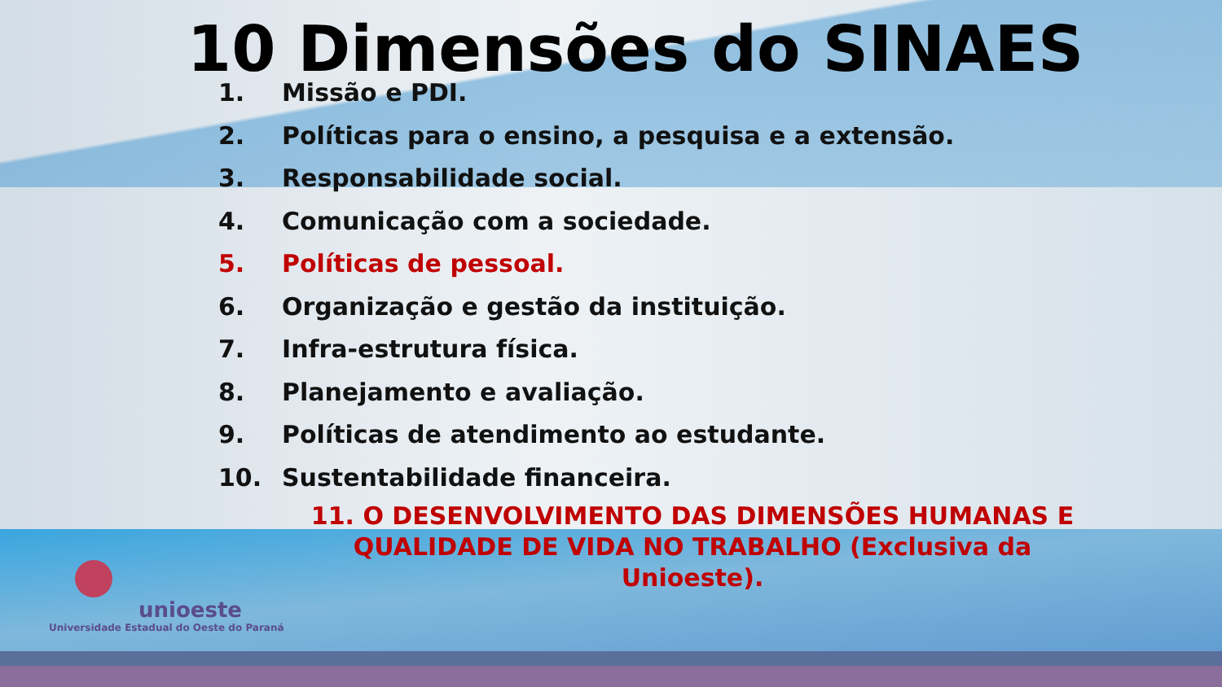10 Dimensões do SINAES
1. Missão e PDI.
2. Políticas para o ensino, a pesquisa e a extensão.
3. Responsabilidade social.
4. Comunicação com a sociedade.
5. Políticas de pessoal.
6. Organização e gestão da instituição.
7. Infra-estrutura física.
8. Planejamento e avaliação.
9. Políticas de atendimento ao estudante.
10. Sustentabilidade financeira.
11. O DESENVOLVIMENTO DAS DIMENSÕES HUMANAS E QUALIDADE DE VIDA NO TRABALHO (Exclusiva da Unioeste).
unioeste
Universidade Estadual do Oeste do Paraná